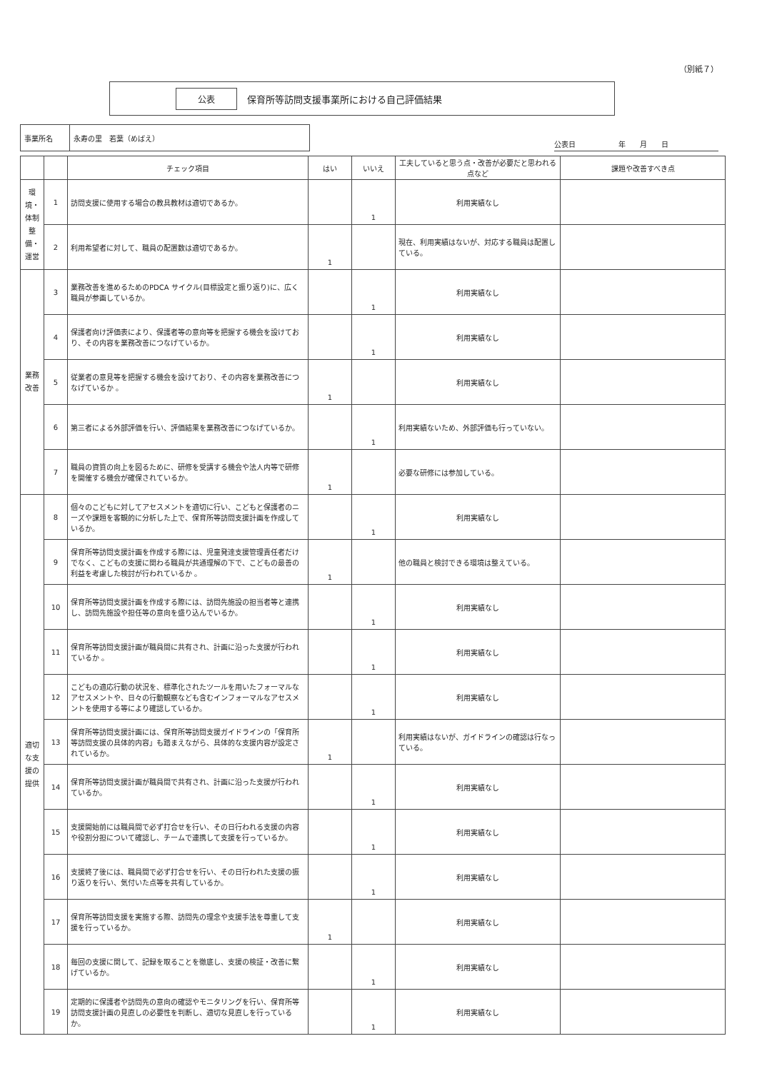（別紙７）
公表 保育所等訪問支援事業所における自己評価結果
| 事業所名 | 永寿の里 若葉（めばえ） |
公表日　　　　　　年　　月　　日
| | | チェック項目 | はい | いいえ | 工夫していると思う点・改善が必要だと思われる点など | 課題や改善すべき点 |
| --- | --- | --- | --- | --- | --- | --- |
| 環境・体制整備・運営 | 1 | 訪問支援に使用する場合の教具教材は適切であるか。 | | 1 | 利用実績なし | |
| | 2 | 利用希望者に対して、職員の配置数は適切であるか。 | 1 | | 現在、利用実績はないが、対応する職員は配置している。 | |
| 業務改善 | 3 | 業務改善を進めるためのPDCA サイクル(目標設定と振り返り)に、広く職員が参画しているか。 | | 1 | 利用実績なし | |
| | 4 | 保護者向け評価表により、保護者等の意向等を把握する機会を設けており、その内容を業務改善につなげているか。 | | 1 | 利用実績なし | |
| | 5 | 従業者の意見等を把握する機会を設けており、その内容を業務改善につなげているか 。 | 1 | | 利用実績なし | |
| | 6 | 第三者による外部評価を行い、評価結果を業務改善につなげているか。 | | 1 | 利用実績ないため、外部評価も行っていない。 | |
| | 7 | 職員の資質の向上を図るために、研修を受講する機会や法人内等で研修を開催する機会が確保されているか。 | 1 | | 必要な研修には参加している。 | |
| 適切な支援の提供 | 8 | 個々のこどもに対してアセスメントを適切に行い、こどもと保護者のニーズや課題を客観的に分析した上で、保育所等訪問支援計画を作成しているか。 | | 1 | 利用実績なし | |
| | 9 | 保育所等訪問支援計画を作成する際には、児童発達支援管理責任者だけでなく、こどもの支援に関わる職員が共通理解の下で、こどもの最善の利益を考慮した検討が行われているか 。 | 1 | | 他の職員と検討できる環境は整えている。 | |
| | 10 | 保育所等訪問支援計画を作成する際には、訪問先施設の担当者等と連携し、訪問先施設や担任等の意向を盛り込んでいるか。 | | 1 | 利用実績なし | |
| | 11 | 保育所等訪問支援計画が職員間に共有され、計画に沿った支援が行われているか 。 | | 1 | 利用実績なし | |
| | 12 | こどもの適応行動の状況を、標準化されたツールを用いたフォーマルなアセスメントや、日々の行動観察なども含むインフォーマルなアセスメントを使用する等により確認しているか。 | | 1 | 利用実績なし | |
| | 13 | 保育所等訪問支援計画には、保育所等訪問支援ガイドラインの「保育所等訪問支援の具体的内容」も踏まえながら、具体的な支援内容が設定されているか。 | 1 | | 利用実績はないが、ガイドラインの確認は行なっている。 | |
| | 14 | 保育所等訪問支援計画が職員間で共有され、計画に沿った支援が行われているか。 | | 1 | 利用実績なし | |
| | 15 | 支援開始前には職員間で必ず打合せを行い、その日行われる支援の内容や役割分担について確認し、チームで連携して支援を行っているか。 | | 1 | 利用実績なし | |
| | 16 | 支援終了後には、職員間で必ず打合せを行い、その日行われた支援の振り返りを行い、気付いた点等を共有しているか。 | | 1 | 利用実績なし | |
| | 17 | 保育所等訪問支援を実施する際、訪問先の理念や支援手法を尊重して支援を行っているか。 | 1 | | 利用実績なし | |
| | 18 | 毎回の支援に関して、記録を取ることを徹底し、支援の検証・改善に繋げているか。 | | 1 | 利用実績なし | |
| | 19 | 定期的に保護者や訪問先の意向の確認やモニタリングを行い、保育所等訪問支援計画の見直しの必要性を判断し、適切な見直しを行っているか。 | | 1 | 利用実績なし | |